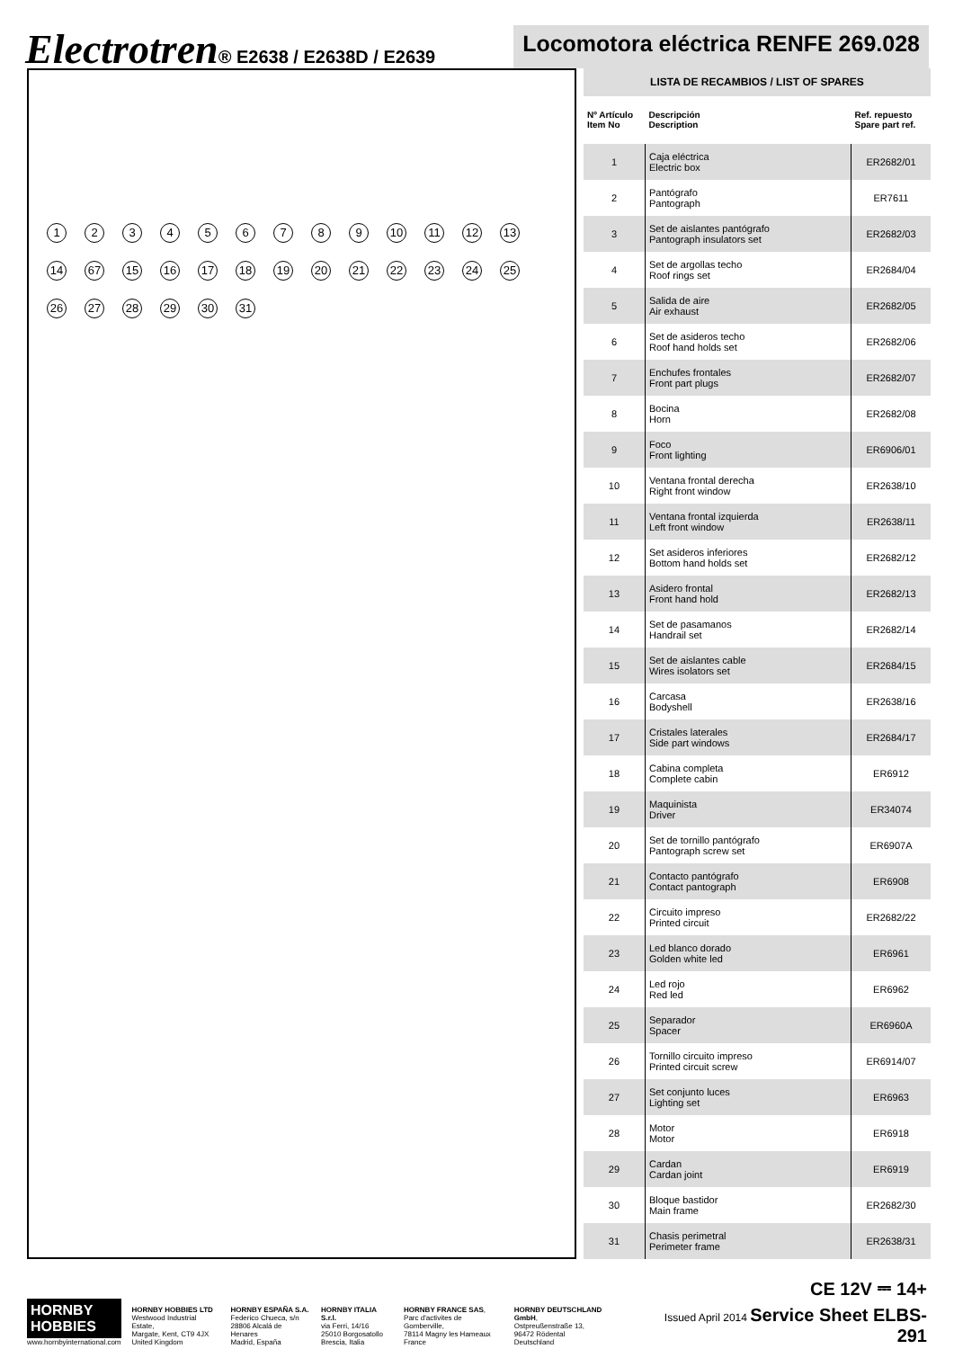Electrotren® E2638 / E2638D / E2639
Locomotora eléctrica RENFE 269.028
1
2
3
4
5
6
7
8
9
10
11
12
13
14
67
15
16
17
18
19
20
21
22
23
24
25
26
27
28
29
30
31
| LISTA DE RECAMBIOS / LIST OF SPARES | | |
| --- | --- | --- |
| Nº Artículo Item No | Descripción Description | Ref. repuesto Spare part ref. |
| 1 | Caja eléctrica Electric box | ER2682/01 |
| 2 | Pantógrafo Pantograph | ER7611 |
| 3 | Set de aislantes pantógrafo Pantograph insulators set | ER2682/03 |
| 4 | Set de argollas techo Roof rings set | ER2684/04 |
| 5 | Salida de aire Air exhaust | ER2682/05 |
| 6 | Set de asideros techo Roof hand holds set | ER2682/06 |
| 7 | Enchufes frontales Front part plugs | ER2682/07 |
| 8 | Bocina Horn | ER2682/08 |
| 9 | Foco Front lighting | ER6906/01 |
| 10 | Ventana frontal derecha Right front window | ER2638/10 |
| 11 | Ventana frontal izquierda Left front window | ER2638/11 |
| 12 | Set asideros inferiores Bottom hand holds set | ER2682/12 |
| 13 | Asidero frontal Front hand hold | ER2682/13 |
| 14 | Set de pasamanos Handrail set | ER2682/14 |
| 15 | Set de aislantes cable Wires isolators set | ER2684/15 |
| 16 | Carcasa Bodyshell | ER2638/16 |
| 17 | Cristales laterales Side part windows | ER2684/17 |
| 18 | Cabina completa Complete cabin | ER6912 |
| 19 | Maquinista Driver | ER34074 |
| 20 | Set de tornillo pantógrafo Pantograph screw set | ER6907A |
| 21 | Contacto pantógrafo Contact pantograph | ER6908 |
| 22 | Circuito impreso Printed circuit | ER2682/22 |
| 23 | Led blanco dorado Golden white led | ER6961 |
| 24 | Led rojo Red led | ER6962 |
| 25 | Separador Spacer | ER6960A |
| 26 | Tornillo circuito impreso Printed circuit screw | ER6914/07 |
| 27 | Set conjunto luces Lighting set | ER6963 |
| 28 | Motor Motor | ER6918 |
| 29 | Cardan Cardan joint | ER6919 |
| 30 | Bloque bastidor Main frame | ER2682/30 |
| 31 | Chasis perimetral Perimeter frame | ER2638/31 |
HORNBY
HOBBIES
www.hornbyinternational.com
HORNBY HOBBIES LTD
Westwood Industrial Estate,
Margate, Kent, CT9 4JX
United Kingdom
HORNBY ESPAÑA S.A.
Federico Chueca, s/n
28806 Alcalá de Henares
Madrid, España
HORNBY ITALIA S.r.l.
via Ferri, 14/16
25010 Borgosatollo
Brescia, Italia
HORNBY FRANCE SAS,
Parc d'activites de Gomberville,
78114 Magny les Hameaux
France
HORNBY DEUTSCHLAND GmbH,
Ostpreußenstraße 13,
96472 Rödental
Deutschland
CE 12V ⎓ 14+
Issued April 2014 Service Sheet ELBS-291